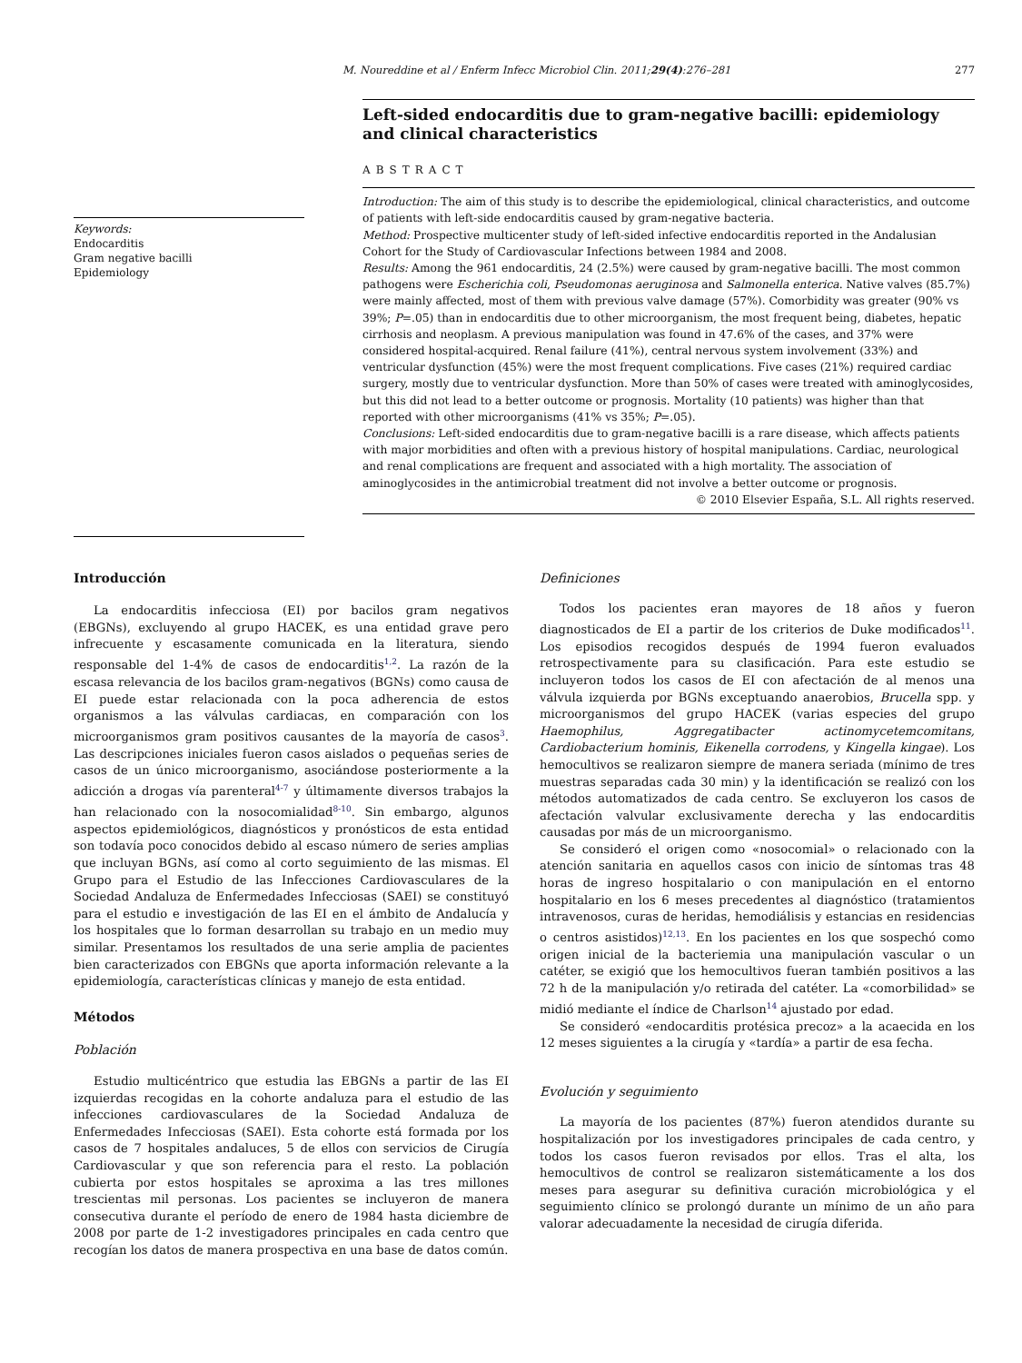M. Noureddine et al / Enferm Infecc Microbiol Clin. 2011;29(4):276–281 277
Keywords:
Endocarditis
Gram negative bacilli
Epidemiology
Left-sided endocarditis due to gram-negative bacilli: epidemiology and clinical characteristics
ABSTRACT
Introduction: The aim of this study is to describe the epidemiological, clinical characteristics, and outcome of patients with left-side endocarditis caused by gram-negative bacteria.
Method: Prospective multicenter study of left-sided infective endocarditis reported in the Andalusian Cohort for the Study of Cardiovascular Infections between 1984 and 2008.
Results: Among the 961 endocarditis, 24 (2.5%) were caused by gram-negative bacilli. The most common pathogens were Escherichia coli, Pseudomonas aeruginosa and Salmonella enterica. Native valves (85.7%) were mainly affected, most of them with previous valve damage (57%). Comorbidity was greater (90% vs 39%; P=.05) than in endocarditis due to other microorganism, the most frequent being, diabetes, hepatic cirrhosis and neoplasm. A previous manipulation was found in 47.6% of the cases, and 37% were considered hospital-acquired. Renal failure (41%), central nervous system involvement (33%) and ventricular dysfunction (45%) were the most frequent complications. Five cases (21%) required cardiac surgery, mostly due to ventricular dysfunction. More than 50% of cases were treated with aminoglycosides, but this did not lead to a better outcome or prognosis. Mortality (10 patients) was higher than that reported with other microorganisms (41% vs 35%; P=.05).
Conclusions: Left-sided endocarditis due to gram-negative bacilli is a rare disease, which affects patients with major morbidities and often with a previous history of hospital manipulations. Cardiac, neurological and renal complications are frequent and associated with a high mortality. The association of aminoglycosides in the antimicrobial treatment did not involve a better outcome or prognosis.
© 2010 Elsevier España, S.L. All rights reserved.
Introducción
La endocarditis infecciosa (EI) por bacilos gram negativos (EBGNs), excluyendo al grupo HACEK, es una entidad grave pero infrecuente y escasamente comunicada en la literatura, siendo responsable del 1-4% de casos de endocarditis<sup>1,2</sup>. La razón de la escasa relevancia de los bacilos gram-negativos (BGNs) como causa de EI puede estar relacionada con la poca adherencia de estos organismos a las válvulas cardiacas, en comparación con los microorganismos gram positivos causantes de la mayoría de casos<sup>3</sup>. Las descripciones iniciales fueron casos aislados o pequeñas series de casos de un único microorganismo, asociándose posteriormente a la adicción a drogas vía parenteral<sup>4-7</sup> y últimamente diversos trabajos la han relacionado con la nosocomialidad<sup>8-10</sup>. Sin embargo, algunos aspectos epidemiológicos, diagnósticos y pronósticos de esta entidad son todavía poco conocidos debido al escaso número de series amplias que incluyan BGNs, así como al corto seguimiento de las mismas. El Grupo para el Estudio de las Infecciones Cardiovasculares de la Sociedad Andaluza de Enfermedades Infecciosas (SAEI) se constituyó para el estudio e investigación de las EI en el ámbito de Andalucía y los hospitales que lo forman desarrollan su trabajo en un medio muy similar. Presentamos los resultados de una serie amplia de pacientes bien caracterizados con EBGNs que aporta información relevante a la epidemiología, características clínicas y manejo de esta entidad.
Métodos
Población
Estudio multicéntrico que estudia las EBGNs a partir de las EI izquierdas recogidas en la cohorte andaluza para el estudio de las infecciones cardiovasculares de la Sociedad Andaluza de Enfermedades Infecciosas (SAEI). Esta cohorte está formada por los casos de 7 hospitales andaluces, 5 de ellos con servicios de Cirugía Cardiovascular y que son referencia para el resto. La población cubierta por estos hospitales se aproxima a las tres millones trescientas mil personas. Los pacientes se incluyeron de manera consecutiva durante el período de enero de 1984 hasta diciembre de 2008 por parte de 1-2 investigadores principales en cada centro que recogían los datos de manera prospectiva en una base de datos común.
Definiciones
Todos los pacientes eran mayores de 18 años y fueron diagnosticados de EI a partir de los criterios de Duke modificados<sup>11</sup>. Los episodios recogidos después de 1994 fueron evaluados retrospectivamente para su clasificación. Para este estudio se incluyeron todos los casos de EI con afectación de al menos una válvula izquierda por BGNs exceptuando anaerobios, Brucella spp. y microorganismos del grupo HACEK (varias especies del grupo Haemophilus, Aggregatibacter actinomycetemcomitans, Cardiobacterium hominis, Eikenella corrodens, y Kingella kingae). Los hemocultivos se realizaron siempre de manera seriada (mínimo de tres muestras separadas cada 30 min) y la identificación se realizó con los métodos automatizados de cada centro. Se excluyeron los casos de afectación valvular exclusivamente derecha y las endocarditis causadas por más de un microorganismo.
Se consideró el origen como «nosocomial» o relacionado con la atención sanitaria en aquellos casos con inicio de síntomas tras 48 horas de ingreso hospitalario o con manipulación en el entorno hospitalario en los 6 meses precedentes al diagnóstico (tratamientos intravenosos, curas de heridas, hemodiálisis y estancias en residencias o centros asistidos)<sup>12,13</sup>. En los pacientes en los que sospechó como origen inicial de la bacteriemia una manipulación vascular o un catéter, se exigió que los hemocultivos fueran también positivos a las 72 h de la manipulación y/o retirada del catéter. La «comorbilidad» se midió mediante el índice de Charlson<sup>14</sup> ajustado por edad.
Se consideró «endocarditis protésica precoz» a la acaecida en los 12 meses siguientes a la cirugía y «tardía» a partir de esa fecha.
Evolución y seguimiento
La mayoría de los pacientes (87%) fueron atendidos durante su hospitalización por los investigadores principales de cada centro, y todos los casos fueron revisados por ellos. Tras el alta, los hemocultivos de control se realizaron sistemáticamente a los dos meses para asegurar su definitiva curación microbiológica y el seguimiento clínico se prolongó durante un mínimo de un año para valorar adecuadamente la necesidad de cirugía diferida.